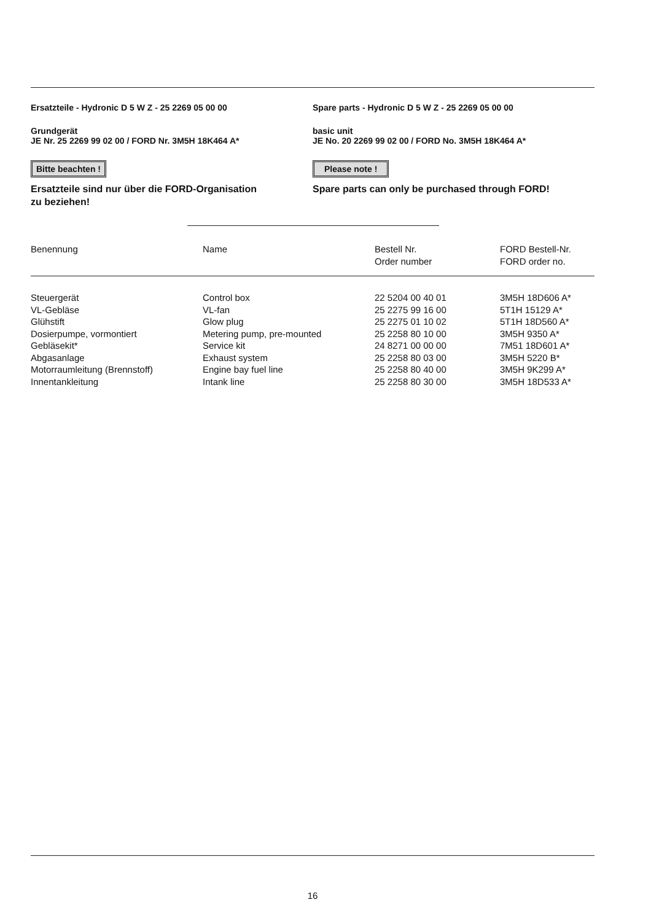Ersatzteile - Hydronic D 5 W Z - 25 2269 05 00 00
Grundgerät
JE Nr. 25 2269 99 02 00 / FORD Nr. 3M5H 18K464 A*
Bitte beachten !
Ersatzteile sind nur über die FORD-Organisation
zu beziehen!
Spare parts - Hydronic D 5 W Z - 25 2269 05 00 00
basic unit
JE No. 20 2269 99 02 00 / FORD No. 3M5H 18K464 A*
Please note !
Spare parts can only be purchased through FORD!
| Benennung | Name | Bestell Nr. Order number | FORD Bestell-Nr. FORD order no. |
| --- | --- | --- | --- |
| Steuergerät | Control box | 22 5204 00 40 01 | 3M5H 18D606 A* |
| VL-Gebläse | VL-fan | 25 2275 99 16 00 | 5T1H 15129 A* |
| Glühstift | Glow plug | 25 2275 01 10 02 | 5T1H 18D560 A* |
| Dosierpumpe, vormontiert | Metering pump, pre-mounted | 25 2258 80 10 00 | 3M5H 9350 A* |
| Gebläsekit* | Service kit | 24 8271 00 00 00 | 7M51 18D601 A* |
| Abgasanlage | Exhaust system | 25 2258 80 03 00 | 3M5H 5220 B* |
| Motorraumleitung (Brennstoff) | Engine bay fuel line | 25 2258 80 40 00 | 3M5H 9K299 A* |
| Innentankleitung | Intank line | 25 2258 80 30 00 | 3M5H 18D533 A* |
16